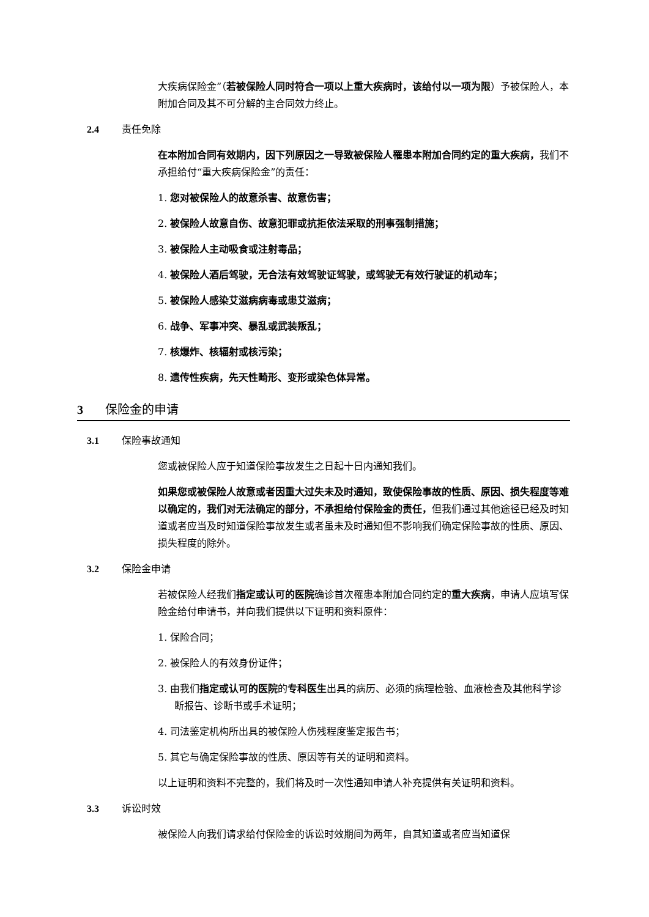大疾病保险金”（若被保险人同时符合一项以上重大疾病时，该给付以一项为限）予被保险人，本附加合同及其不可分解的主合同效力终止。
2.4 责任免除
在本附加合同有效期内，因下列原因之一导致被保险人罹患本附加合同约定的重大疾病，我们不承担给付“重大疾病保险金”的责任：
1. 您对被保险人的故意杀害、故意伤害；
2. 被保险人故意自伤、故意犯罪或抗拒依法采取的刑事强制措施；
3. 被保险人主动吸食或注射毒品；
4. 被保险人酒后驾驶，无合法有效驾驶证驾驶，或驾驶无有效行驶证的机动车；
5. 被保险人感染艾滋病病毒或患艾滋病；
6. 战争、军事冲突、暴乱或武装叛乱；
7. 核爆炸、核辐射或核污染；
8. 遗传性疾病，先天性畸形、变形或染色体异常。
3 保险金的申请
3.1 保险事故通知
您或被保险人应于知道保险事故发生之日起十日内通知我们。
如果您或被保险人故意或者因重大过失未及时通知，致使保险事故的性质、原因、损失程度等难以确定的，我们对无法确定的部分，不承担给付保险金的责任，但我们通过其他途径已经及时知道或者应当及时知道保险事故发生或者虽未及时通知但不影响我们确定保险事故的性质、原因、损失程度的除外。
3.2 保险金申请
若被保险人经我们指定或认可的医院确诊首次罹患本附加合同约定的重大疾病，申请人应填写保险金给付申请书，并向我们提供以下证明和资料原件：
1. 保险合同；
2. 被保险人的有效身份证件；
3. 由我们指定或认可的医院的专科医生出具的病历、必须的病理检验、血液检查及其他科学诊断报告、诊断书或手术证明；
4. 司法鉴定机构所出具的被保险人伤残程度鉴定报告书；
5. 其它与确定保险事故的性质、原因等有关的证明和资料。
以上证明和资料不完整的，我们将及时一次性通知申请人补充提供有关证明和资料。
3.3 诉讼时效
被保险人向我们请求给付保险金的诉讼时效期间为两年，自其知道或者应当知道保